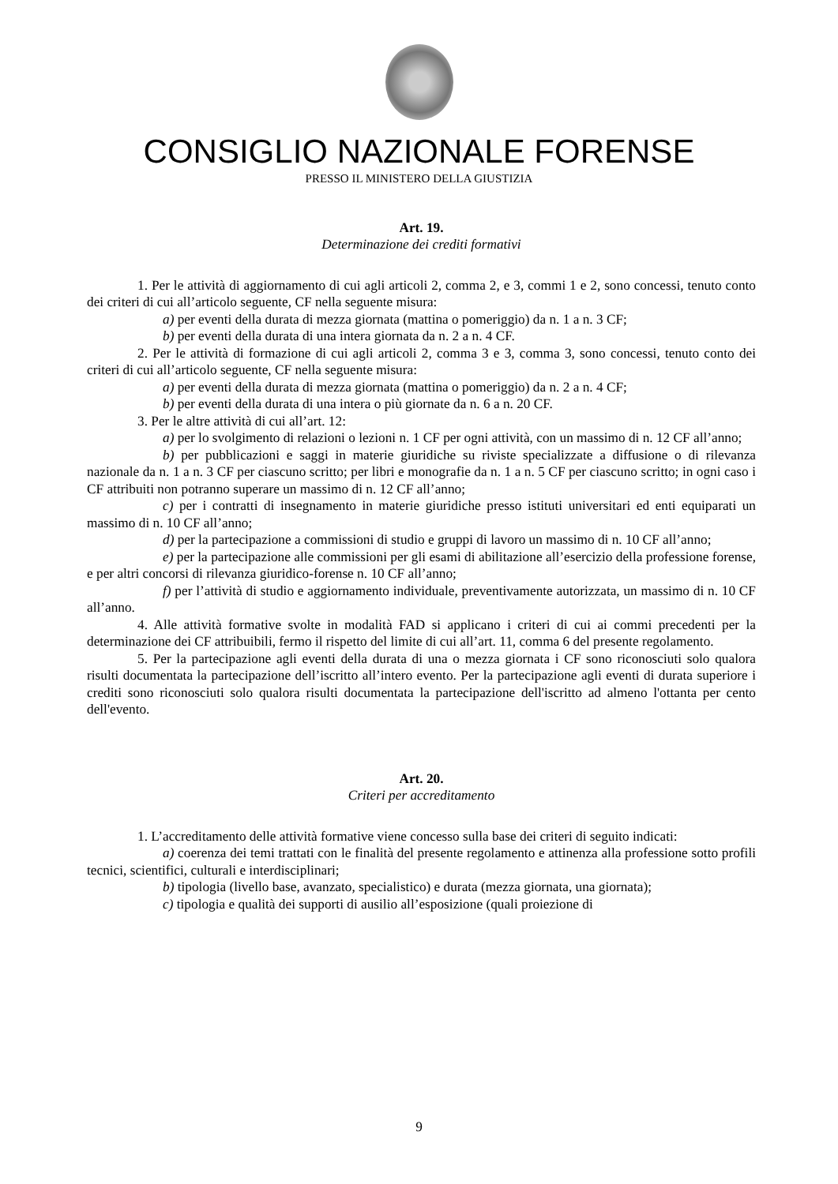CONSIGLIO NAZIONALE FORENSE
PRESSO IL MINISTERO DELLA GIUSTIZIA
Art. 19.
Determinazione dei crediti formativi
1. Per le attività di aggiornamento di cui agli articoli 2, comma 2, e 3, commi 1 e 2, sono concessi, tenuto conto dei criteri di cui all’articolo seguente, CF nella seguente misura:
a) per eventi della durata di mezza giornata (mattina o pomeriggio) da n. 1 a n. 3 CF;
b) per eventi della durata di una intera giornata da n. 2 a n. 4 CF.
2. Per le attività di formazione di cui agli articoli 2, comma 3 e 3, comma 3, sono concessi, tenuto conto dei criteri di cui all’articolo seguente, CF nella seguente misura:
a) per eventi della durata di mezza giornata (mattina o pomeriggio) da n. 2 a n. 4 CF;
b) per eventi della durata di una intera o più giornate da n. 6 a n. 20 CF.
3. Per le altre attività di cui all’art. 12:
a) per lo svolgimento di relazioni o lezioni n. 1 CF per ogni attività, con un massimo di n. 12 CF all’anno;
b) per pubblicazioni e saggi in materie giuridiche su riviste specializzate a diffusione o di rilevanza nazionale da n. 1 a n. 3 CF per ciascuno scritto; per libri e monografie da n. 1 a n. 5 CF per ciascuno scritto; in ogni caso i CF attribuiti non potranno superare un massimo di n. 12 CF all’anno;
c) per i contratti di insegnamento in materie giuridiche presso istituti universitari ed enti equiparati un massimo di n. 10 CF all’anno;
d) per la partecipazione a commissioni di studio e gruppi di lavoro un massimo di n. 10 CF all’anno;
e) per la partecipazione alle commissioni per gli esami di abilitazione all’esercizio della professione forense, e per altri concorsi di rilevanza giuridico-forense n. 10 CF all’anno;
f) per l’attività di studio e aggiornamento individuale, preventivamente autorizzata, un massimo di n. 10 CF all’anno.
4. Alle attività formative svolte in modalità FAD si applicano i criteri di cui ai commi precedenti per la determinazione dei CF attribuibili, fermo il rispetto del limite di cui all’art. 11, comma 6 del presente regolamento.
5. Per la partecipazione agli eventi della durata di una o mezza giornata i CF sono riconosciuti solo qualora risulti documentata la partecipazione dell’iscritto all’intero evento. Per la partecipazione agli eventi di durata superiore i crediti sono riconosciuti solo qualora risulti documentata la partecipazione dell'iscritto ad almeno l'ottanta per cento dell'evento.
Art. 20.
Criteri per accreditamento
1. L’accreditamento delle attività formative viene concesso sulla base dei criteri di seguito indicati:
a) coerenza dei temi trattati con le finalità del presente regolamento e attinenza alla professione sotto profili tecnici, scientifici, culturali e interdisciplinari;
b) tipologia (livello base, avanzato, specialistico) e durata (mezza giornata, una giornata);
c) tipologia e qualità dei supporti di ausilio all’esposizione (quali proiezione di
9